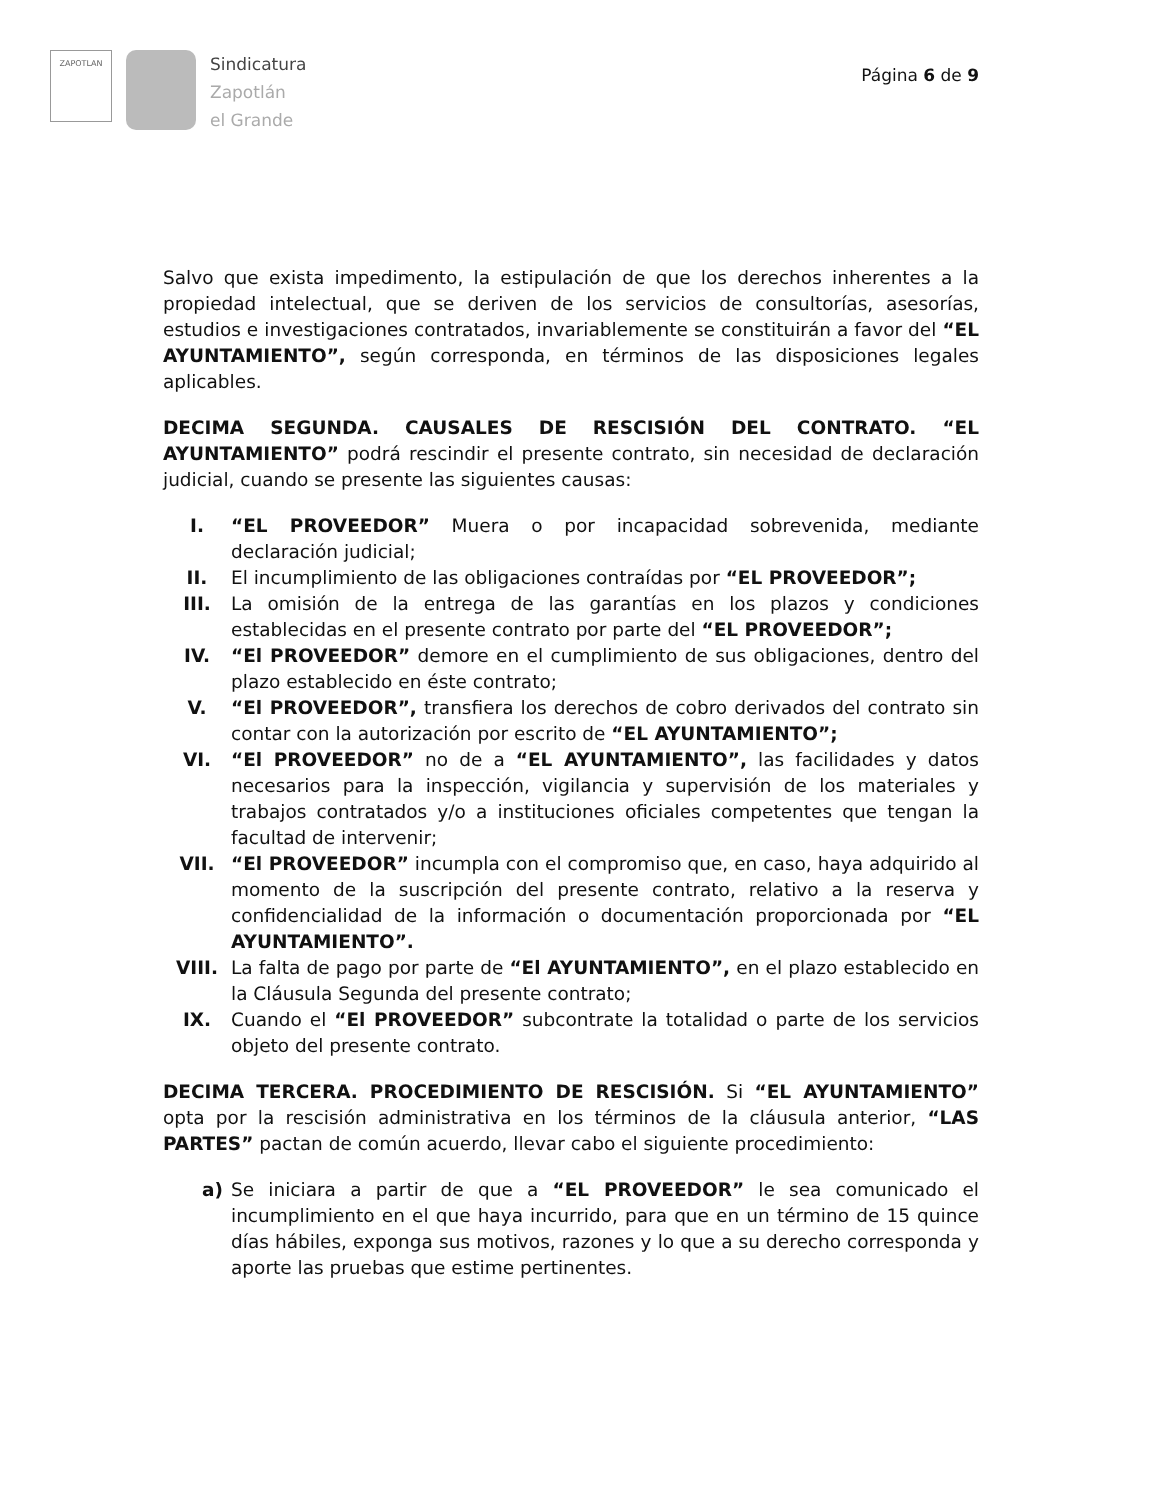ZAPOTLAN
Sindicatura
Zapotlán
el Grande
Página 6 de 9
Salvo que exista impedimento, la estipulación de que los derechos inherentes a la propiedad intelectual, que se deriven de los servicios de consultorías, asesorías, estudios e investigaciones contratados, invariablemente se constituirán a favor del “EL AYUNTAMIENTO”, según corresponda, en términos de las disposiciones legales aplicables.
DECIMA SEGUNDA. CAUSALES DE RESCISIÓN DEL CONTRATO. “EL AYUNTAMIENTO” podrá rescindir el presente contrato, sin necesidad de declaración judicial, cuando se presente las siguientes causas:
I. “EL PROVEEDOR” Muera o por incapacidad sobrevenida, mediante declaración judicial;
II. El incumplimiento de las obligaciones contraídas por “EL PROVEEDOR”;
III. La omisión de la entrega de las garantías en los plazos y condiciones establecidas en el presente contrato por parte del “EL PROVEEDOR”;
IV. “El PROVEEDOR” demore en el cumplimiento de sus obligaciones, dentro del plazo establecido en éste contrato;
V. “El PROVEEDOR”, transfiera los derechos de cobro derivados del contrato sin contar con la autorización por escrito de “EL AYUNTAMIENTO”;
VI. “El PROVEEDOR” no de a “EL AYUNTAMIENTO”, las facilidades y datos necesarios para la inspección, vigilancia y supervisión de los materiales y trabajos contratados y/o a instituciones oficiales competentes que tengan la facultad de intervenir;
VII. “El PROVEEDOR” incumpla con el compromiso que, en caso, haya adquirido al momento de la suscripción del presente contrato, relativo a la reserva y confidencialidad de la información o documentación proporcionada por “EL AYUNTAMIENTO”.
VIII. La falta de pago por parte de “El AYUNTAMIENTO”, en el plazo establecido en la Cláusula Segunda del presente contrato;
IX. Cuando el “El PROVEEDOR” subcontrate la totalidad o parte de los servicios objeto del presente contrato.
DECIMA TERCERA. PROCEDIMIENTO DE RESCISIÓN. Si “EL AYUNTAMIENTO” opta por la rescisión administrativa en los términos de la cláusula anterior, “LAS PARTES” pactan de común acuerdo, llevar cabo el siguiente procedimiento:
a) Se iniciara a partir de que a “EL PROVEEDOR” le sea comunicado el incumplimiento en el que haya incurrido, para que en un término de 15 quince días hábiles, exponga sus motivos, razones y lo que a su derecho corresponda y aporte las pruebas que estime pertinentes.